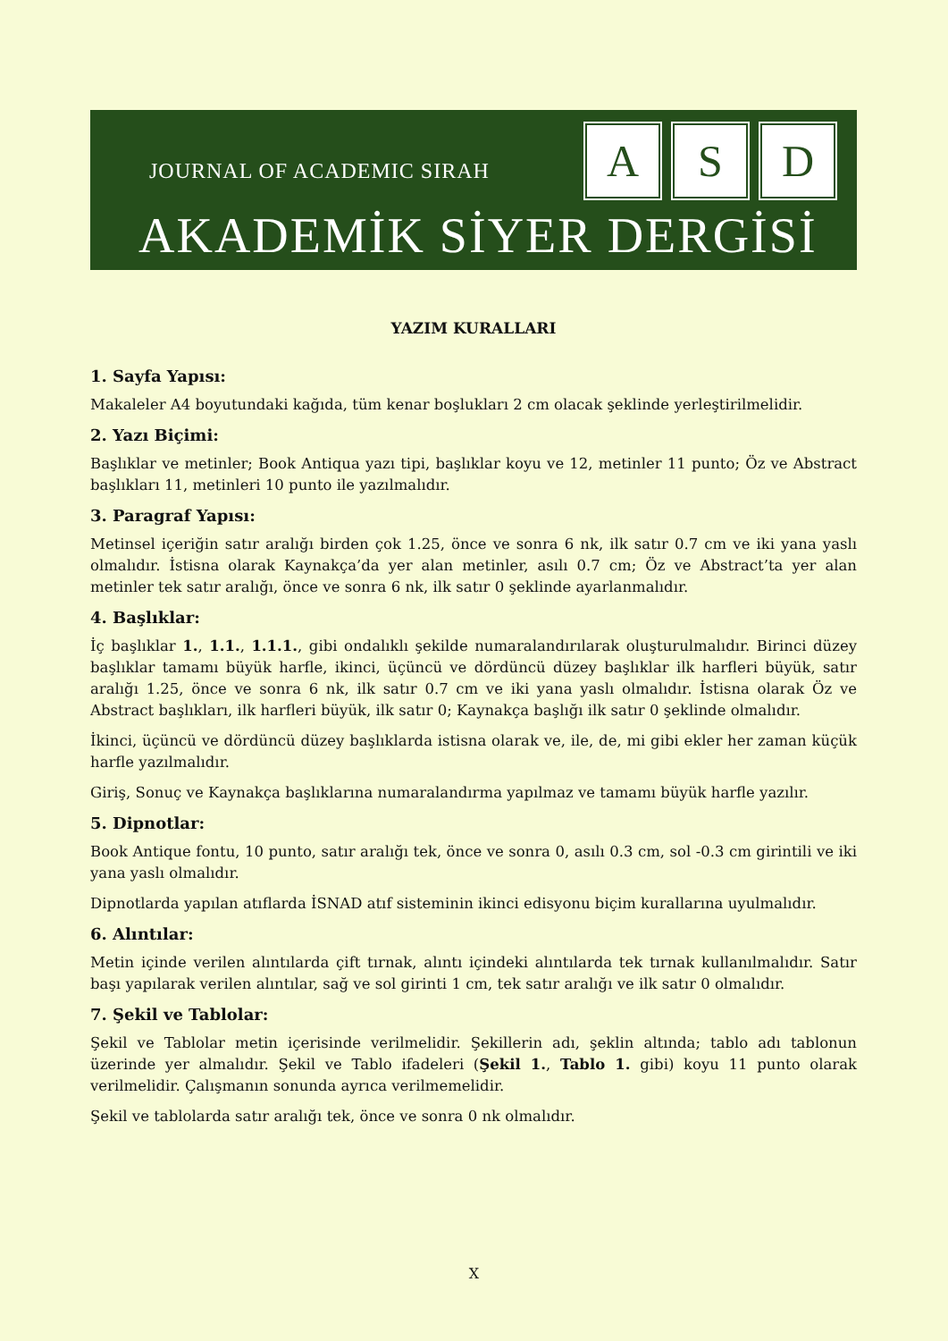JOURNAL OF ACADEMIC SIRAH
A S D
AKADEMİK SİYER DERGİSİ
YAZIM KURALLARI
1. Sayfa Yapısı:
Makaleler A4 boyutundaki kağıda, tüm kenar boşlukları 2 cm olacak şeklinde yerleştirilmelidir.
2. Yazı Biçimi:
Başlıklar ve metinler; Book Antiqua yazı tipi, başlıklar koyu ve 12, metinler 11 punto; Öz ve Abstract başlıkları 11, metinleri 10 punto ile yazılmalıdır.
3. Paragraf Yapısı:
Metinsel içeriğin satır aralığı birden çok 1.25, önce ve sonra 6 nk, ilk satır 0.7 cm ve iki yana yaslı olmalıdır. İstisna olarak Kaynakça’da yer alan metinler, asılı 0.7 cm; Öz ve Abstract’ta yer alan metinler tek satır aralığı, önce ve sonra 6 nk, ilk satır 0 şeklinde ayarlanmalıdır.
4. Başlıklar:
İç başlıklar 1., 1.1., 1.1.1., gibi ondalıklı şekilde numaralandırılarak oluşturulmalıdır. Birinci düzey başlıklar tamamı büyük harfle, ikinci, üçüncü ve dördüncü düzey başlıklar ilk harfleri büyük, satır aralığı 1.25, önce ve sonra 6 nk, ilk satır 0.7 cm ve iki yana yaslı olmalıdır. İstisna olarak Öz ve Abstract başlıkları, ilk harfleri büyük, ilk satır 0; Kaynakça başlığı ilk satır 0 şeklinde olmalıdır.
İkinci, üçüncü ve dördüncü düzey başlıklarda istisna olarak ve, ile, de, mi gibi ekler her zaman küçük harfle yazılmalıdır.
Giriş, Sonuç ve Kaynakça başlıklarına numaralandırma yapılmaz ve tamamı büyük harfle yazılır.
5. Dipnotlar:
Book Antique fontu, 10 punto, satır aralığı tek, önce ve sonra 0, asılı 0.3 cm, sol -0.3 cm girintili ve iki yana yaslı olmalıdır.
Dipnotlarda yapılan atıflarda İSNAD atıf sisteminin ikinci edisyonu biçim kurallarına uyulmalıdır.
6. Alıntılar:
Metin içinde verilen alıntılarda çift tırnak, alıntı içindeki alıntılarda tek tırnak kullanılmalıdır. Satır başı yapılarak verilen alıntılar, sağ ve sol girinti 1 cm, tek satır aralığı ve ilk satır 0 olmalıdır.
7. Şekil ve Tablolar:
Şekil ve Tablolar metin içerisinde verilmelidir. Şekillerin adı, şeklin altında; tablo adı tablonun üzerinde yer almalıdır. Şekil ve Tablo ifadeleri (Şekil 1., Tablo 1. gibi) koyu 11 punto olarak verilmelidir. Çalışmanın sonunda ayrıca verilmemelidir.
Şekil ve tablolarda satır aralığı tek, önce ve sonra 0 nk olmalıdır.
X